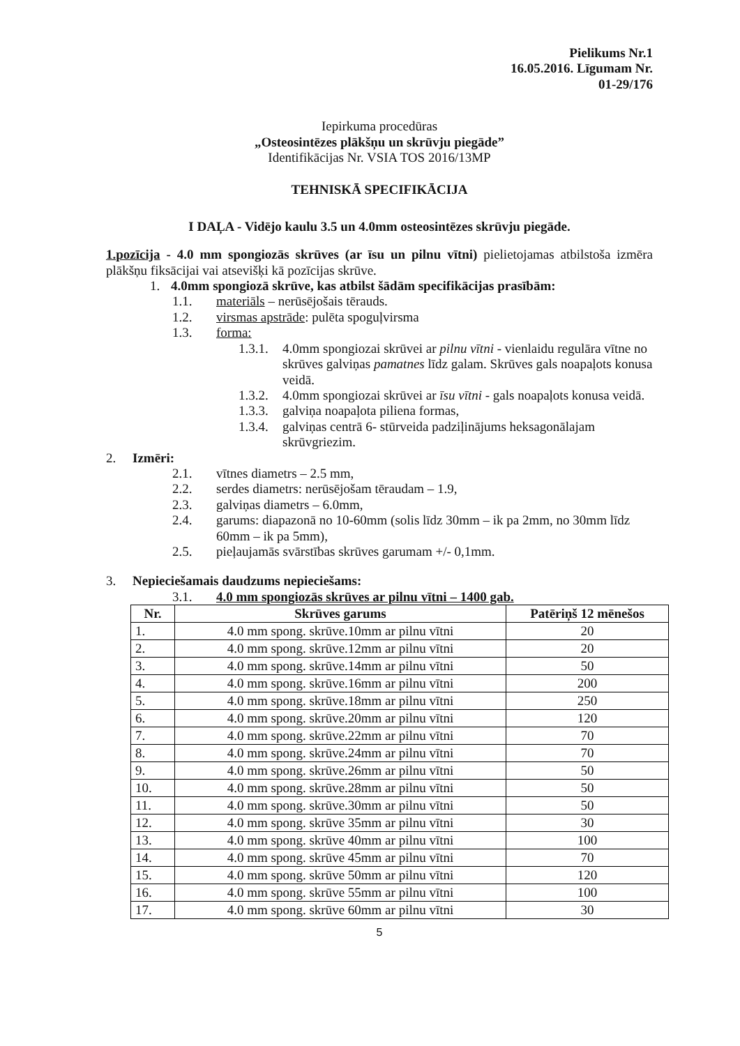Pielikums Nr.1
16.05.2016. Līgumam Nr.
01-29/176
Iepirkuma procedūras
„Osteosintēzes plākšņu un skrūvju piegāde”
Identifikācijas Nr. VSIA TOS 2016/13MP
TEHNISKĀ SPECIFIKĀCIJA
I DAĻA - Vidējo kaulu 3.5 un 4.0mm osteosintēzes skrūvju piegāde.
1.pozīcija - 4.0 mm spongiozās skrūves (ar īsu un pilnu vītni) pielietojamas atbilstoša izmēra plākšņu fiksācijai vai atsevišķi kā pozīcijas skrūve.
1. 4.0mm spongiozā skrūve, kas atbilst šādām specifikācijas prasībām:
1.1. materiāls – nerūsējošais tērauds.
1.2. virsmas apstrāde: pulēta spoguļvirsma
1.3. forma:
1.3.1. 4.0mm spongiozai skrūvei ar pilnu vītni - vienlaidu regulāra vītne no skrūves galviņas pamatnes līdz galam. Skrūves gals noapaļots konusa veidā.
1.3.2. 4.0mm spongiozai skrūvei ar īsu vītni - gals noapaļots konusa veidā.
1.3.3. galviņa noapaļota piliena formas,
1.3.4. galviņas centrā 6- stūrveida padziļinājums heksagonālajam skrūvgriezim.
2. Izmēri:
2.1. vītnes diametrs – 2.5 mm,
2.2. serdes diametrs: nerūsējošam tēraudam – 1.9,
2.3. galviņas diametrs – 6.0mm,
2.4. garums: diapazonā no 10-60mm (solis līdz 30mm – ik pa 2mm, no 30mm līdz 60mm – ik pa 5mm),
2.5. pieļaujamās svārstības skrūves garumam +/- 0,1mm.
3. Nepieciešamais daudzums nepieciešams:
3.1. 4.0 mm spongiozās skrūves ar pilnu vītni – 1400 gab.
| Nr. | Skrūves garums | Patēriņš 12 mēnešos |
| --- | --- | --- |
| 1. | 4.0 mm spong. skrūve.10mm ar pilnu vītni | 20 |
| 2. | 4.0 mm spong. skrūve.12mm ar pilnu vītni | 20 |
| 3. | 4.0 mm spong. skrūve.14mm ar pilnu vītni | 50 |
| 4. | 4.0 mm spong. skrūve.16mm ar pilnu vītni | 200 |
| 5. | 4.0 mm spong. skrūve.18mm ar pilnu vītni | 250 |
| 6. | 4.0 mm spong. skrūve.20mm ar pilnu vītni | 120 |
| 7. | 4.0 mm spong. skrūve.22mm ar pilnu vītni | 70 |
| 8. | 4.0 mm spong. skrūve.24mm ar pilnu vītni | 70 |
| 9. | 4.0 mm spong. skrūve.26mm ar pilnu vītni | 50 |
| 10. | 4.0 mm spong. skrūve.28mm ar pilnu vītni | 50 |
| 11. | 4.0 mm spong. skrūve.30mm ar pilnu vītni | 50 |
| 12. | 4.0 mm spong. skrūve 35mm ar pilnu vītni | 30 |
| 13. | 4.0 mm spong. skrūve 40mm ar pilnu vītni | 100 |
| 14. | 4.0 mm spong. skrūve 45mm ar pilnu vītni | 70 |
| 15. | 4.0 mm spong. skrūve 50mm ar pilnu vītni | 120 |
| 16. | 4.0 mm spong. skrūve 55mm ar pilnu vītni | 100 |
| 17. | 4.0 mm spong. skrūve 60mm ar pilnu vītni | 30 |
5